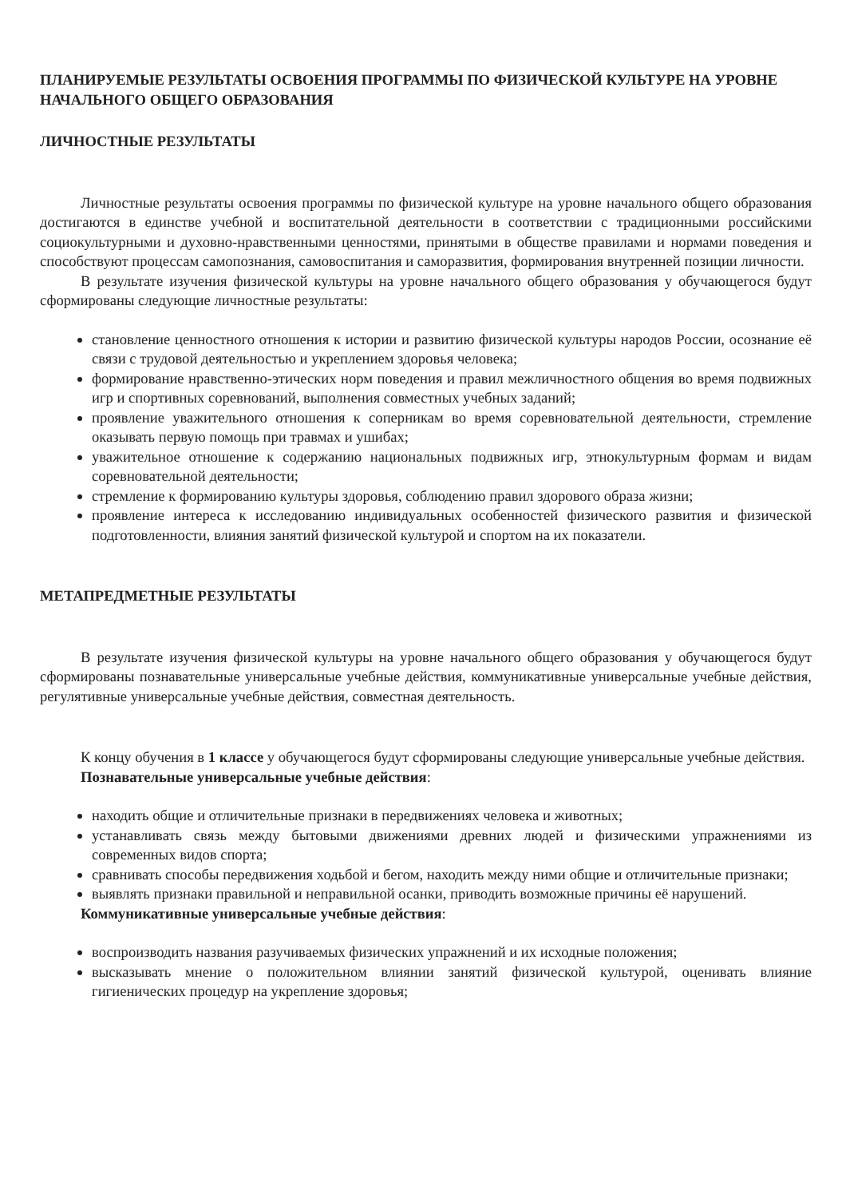ПЛАНИРУЕМЫЕ РЕЗУЛЬТАТЫ ОСВОЕНИЯ ПРОГРАММЫ ПО ФИЗИЧЕСКОЙ КУЛЬТУРЕ НА УРОВНЕ НАЧАЛЬНОГО ОБЩЕГО ОБРАЗОВАНИЯ
ЛИЧНОСТНЫЕ РЕЗУЛЬТАТЫ
Личностные результаты освоения программы по физической культуре на уровне начального общего образования достигаются в единстве учебной и воспитательной деятельности в соответствии с традиционными российскими социокультурными и духовно-нравственными ценностями, принятыми в обществе правилами и нормами поведения и способствуют процессам самопознания, самовоспитания и саморазвития, формирования внутренней позиции личности.
В результате изучения физической культуры на уровне начального общего образования у обучающегося будут сформированы следующие личностные результаты:
становление ценностного отношения к истории и развитию физической культуры народов России, осознание её связи с трудовой деятельностью и укреплением здоровья человека;
формирование нравственно-этических норм поведения и правил межличностного общения во время подвижных игр и спортивных соревнований, выполнения совместных учебных заданий;
проявление уважительного отношения к соперникам во время соревновательной деятельности, стремление оказывать первую помощь при травмах и ушибах;
уважительное отношение к содержанию национальных подвижных игр, этнокультурным формам и видам соревновательной деятельности;
стремление к формированию культуры здоровья, соблюдению правил здорового образа жизни;
проявление интереса к исследованию индивидуальных особенностей физического развития и физической подготовленности, влияния занятий физической культурой и спортом на их показатели.
МЕТАПРЕДМЕТНЫЕ РЕЗУЛЬТАТЫ
В результате изучения физической культуры на уровне начального общего образования у обучающегося будут сформированы познавательные универсальные учебные действия, коммуникативные универсальные учебные действия, регулятивные универсальные учебные действия, совместная деятельность.
К концу обучения в 1 классе у обучающегося будут сформированы следующие универсальные учебные действия.
Познавательные универсальные учебные действия:
находить общие и отличительные признаки в передвижениях человека и животных;
устанавливать связь между бытовыми движениями древних людей и физическими упражнениями из современных видов спорта;
сравнивать способы передвижения ходьбой и бегом, находить между ними общие и отличительные признаки;
выявлять признаки правильной и неправильной осанки, приводить возможные причины её нарушений.
Коммуникативные универсальные учебные действия:
воспроизводить названия разучиваемых физических упражнений и их исходные положения;
высказывать мнение о положительном влиянии занятий физической культурой, оценивать влияние гигиенических процедур на укрепление здоровья;